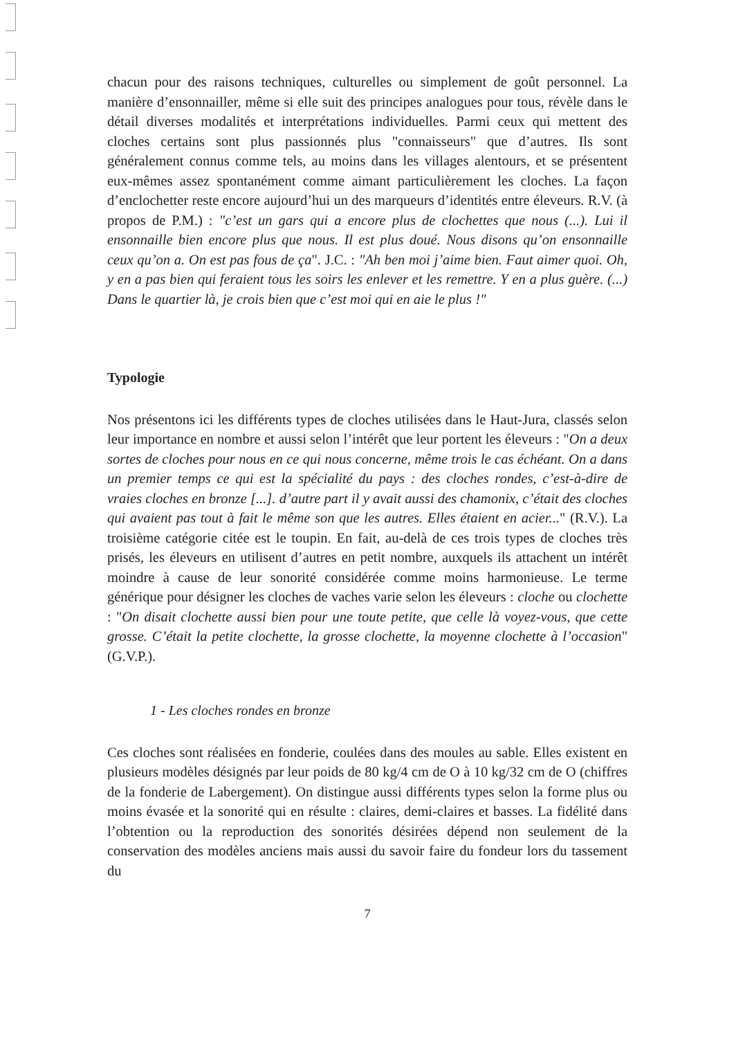chacun pour des raisons techniques, culturelles ou simplement de goût personnel. La manière d’ensonnailler, même si elle suit des principes analogues pour tous, révèle dans le détail diverses modalités et interprétations individuelles. Parmi ceux qui mettent des cloches certains sont plus passionnés plus "connaisseurs" que d’autres. Ils sont généralement connus comme tels, au moins dans les villages alentours, et se présentent eux-mêmes assez spontanément comme aimant particulièrement les cloches. La façon d’enclochetter reste encore aujourd’hui un des marqueurs d’identités entre éleveurs. R.V. (à propos de P.M.) : "c’est un gars qui a encore plus de clochettes que nous (...). Lui il ensonnaille bien encore plus que nous. Il est plus doué. Nous disons qu’on ensonnaille ceux qu’on a. On est pas fous de ça". J.C. : "Ah ben moi j’aime bien. Faut aimer quoi. Oh, y en a pas bien qui feraient tous les soirs les enlever et les remettre. Y en a plus guère. (...) Dans le quartier là, je crois bien que c’est moi qui en aie le plus !"
Typologie
Nos présentons ici les différents types de cloches utilisées dans le Haut-Jura, classés selon leur importance en nombre et aussi selon l’intérêt que leur portent les éleveurs : "On a deux sortes de cloches pour nous en ce qui nous concerne, même trois le cas échéant. On a dans un premier temps ce qui est la spécialité du pays : des cloches rondes, c’est-à-dire de vraies cloches en bronze [...]. d’autre part il y avait aussi des chamonix, c’était des cloches qui avaient pas tout à fait le même son que les autres. Elles étaient en acier..." (R.V.). La troisième catégorie citée est le toupin. En fait, au-delà de ces trois types de cloches très prisés, les éleveurs en utilisent d’autres en petit nombre, auxquels ils attachent un intérêt moindre à cause de leur sonorité considérée comme moins harmonieuse. Le terme générique pour désigner les cloches de vaches varie selon les éleveurs : cloche ou clochette : "On disait clochette aussi bien pour une toute petite, que celle là voyez-vous, que cette grosse. C’était la petite clochette, la grosse clochette, la moyenne clochette à l’occasion" (G.V.P.).
1 - Les cloches rondes en bronze
Ces cloches sont réalisées en fonderie, coulées dans des moules au sable. Elles existent en plusieurs modèles désignés par leur poids de 80 kg/4 cm de O à 10 kg/32 cm de O (chiffres de la fonderie de Labergement). On distingue aussi différents types selon la forme plus ou moins évasée et la sonorité qui en résulte : claires, demi-claires et basses. La fidélité dans l’obtention ou la reproduction des sonorités désirées dépend non seulement de la conservation des modèles anciens mais aussi du savoir faire du fondeur lors du tassement du
7